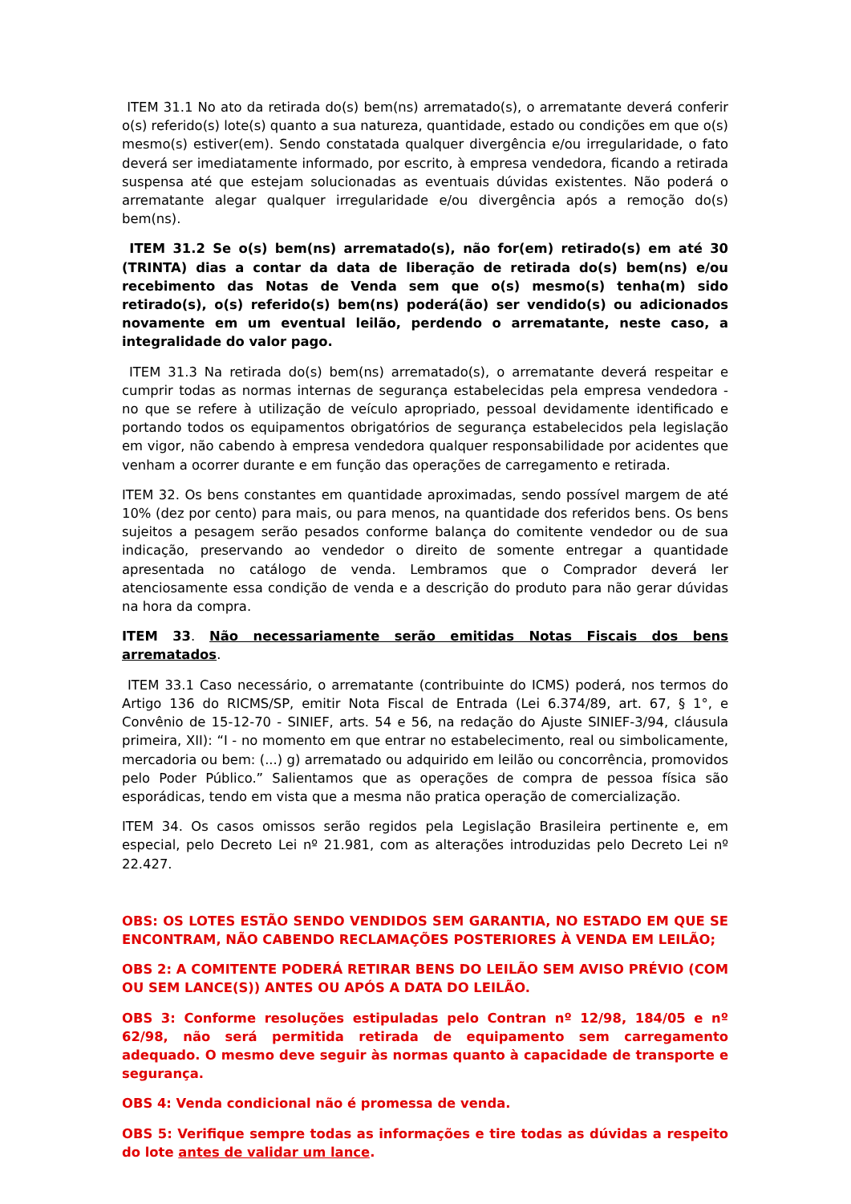ITEM 31.1 No ato da retirada do(s) bem(ns) arrematado(s), o arrematante deverá conferir o(s) referido(s) lote(s) quanto a sua natureza, quantidade, estado ou condições em que o(s) mesmo(s) estiver(em). Sendo constatada qualquer divergência e/ou irregularidade, o fato deverá ser imediatamente informado, por escrito, à empresa vendedora, ficando a retirada suspensa até que estejam solucionadas as eventuais dúvidas existentes. Não poderá o arrematante alegar qualquer irregularidade e/ou divergência após a remoção do(s) bem(ns).
ITEM 31.2 Se o(s) bem(ns) arrematado(s), não for(em) retirado(s) em até 30 (TRINTA) dias a contar da data de liberação de retirada do(s) bem(ns) e/ou recebimento das Notas de Venda sem que o(s) mesmo(s) tenha(m) sido retirado(s), o(s) referido(s) bem(ns) poderá(ão) ser vendido(s) ou adicionados novamente em um eventual leilão, perdendo o arrematante, neste caso, a integralidade do valor pago.
ITEM 31.3 Na retirada do(s) bem(ns) arrematado(s), o arrematante deverá respeitar e cumprir todas as normas internas de segurança estabelecidas pela empresa vendedora - no que se refere à utilização de veículo apropriado, pessoal devidamente identificado e portando todos os equipamentos obrigatórios de segurança estabelecidos pela legislação em vigor, não cabendo à empresa vendedora qualquer responsabilidade por acidentes que venham a ocorrer durante e em função das operações de carregamento e retirada.
ITEM 32. Os bens constantes em quantidade aproximadas, sendo possível margem de até 10% (dez por cento) para mais, ou para menos, na quantidade dos referidos bens. Os bens sujeitos a pesagem serão pesados conforme balança do comitente vendedor ou de sua indicação, preservando ao vendedor o direito de somente entregar a quantidade apresentada no catálogo de venda. Lembramos que o Comprador deverá ler atenciosamente essa condição de venda e a descrição do produto para não gerar dúvidas na hora da compra.
ITEM 33. Não necessariamente serão emitidas Notas Fiscais dos bens arrematados.
ITEM 33.1 Caso necessário, o arrematante (contribuinte do ICMS) poderá, nos termos do Artigo 136 do RICMS/SP, emitir Nota Fiscal de Entrada (Lei 6.374/89, art. 67, § 1°, e Convênio de 15-12-70 - SINIEF, arts. 54 e 56, na redação do Ajuste SINIEF-3/94, cláusula primeira, XII): “I - no momento em que entrar no estabelecimento, real ou simbolicamente, mercadoria ou bem: (...) g) arrematado ou adquirido em leilão ou concorrência, promovidos pelo Poder Público.” Salientamos que as operações de compra de pessoa física são esporádicas, tendo em vista que a mesma não pratica operação de comercialização.
ITEM 34. Os casos omissos serão regidos pela Legislação Brasileira pertinente e, em especial, pelo Decreto Lei nº 21.981, com as alterações introduzidas pelo Decreto Lei nº 22.427.
OBS: OS LOTES ESTÃO SENDO VENDIDOS SEM GARANTIA, NO ESTADO EM QUE SE ENCONTRAM, NÃO CABENDO RECLAMAÇÕES POSTERIORES À VENDA EM LEILÃO;
OBS 2: A COMITENTE PODERÁ RETIRAR BENS DO LEILÃO SEM AVISO PRÉVIO (COM OU SEM LANCE(S)) ANTES OU APÓS A DATA DO LEILÃO.
OBS 3: Conforme resoluções estipuladas pelo Contran nº 12/98, 184/05 e nº 62/98, não será permitida retirada de equipamento sem carregamento adequado. O mesmo deve seguir às normas quanto à capacidade de transporte e segurança.
OBS 4: Venda condicional não é promessa de venda.
OBS 5: Verifique sempre todas as informações e tire todas as dúvidas a respeito do lote antes de validar um lance.